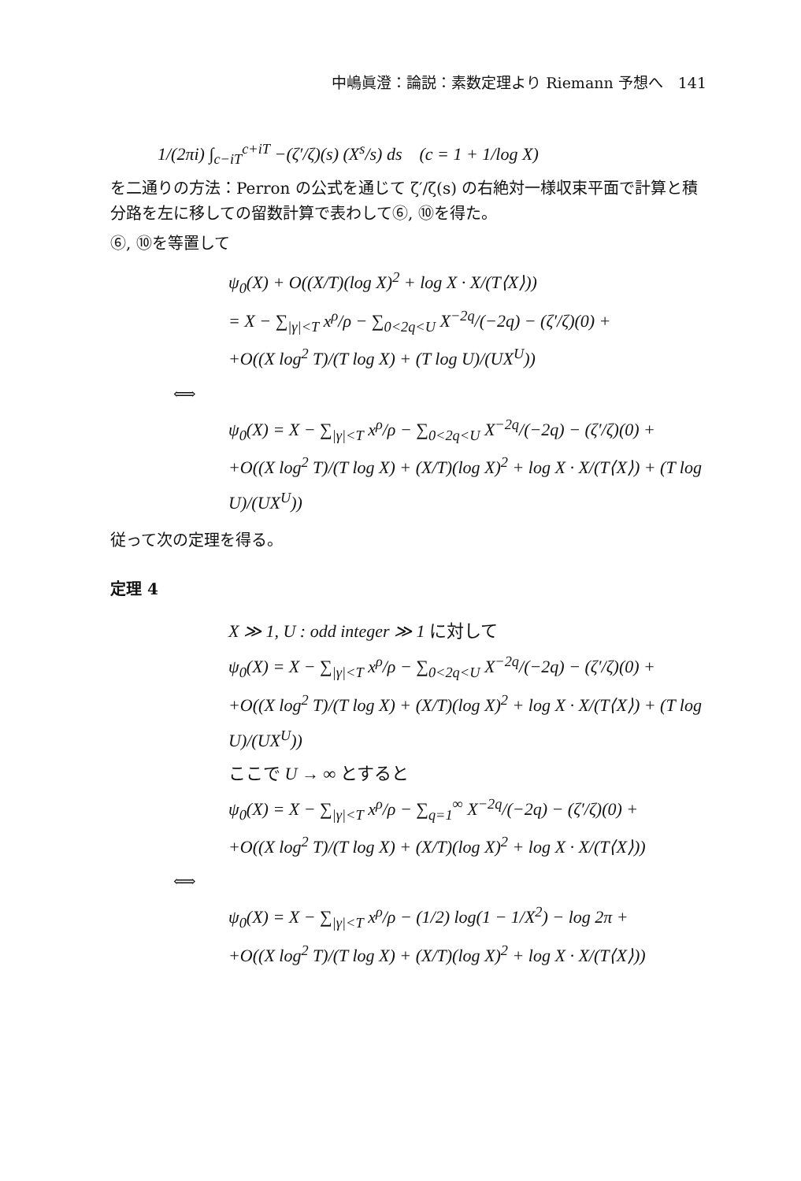中嶋眞澄：論説：素数定理より Riemann 予想へ　141
1/(2πi) ∫<sub>c−iT</sub><sup>c+iT</sup> −(ζ′/ζ)(s) (X<sup>s</sup>/s) ds　(c = 1 + 1/log X)
を二通りの方法：Perron の公式を通じて ζ′/ζ(s) の右絶対一様収束平面で計算と積分路を左に移しての留数計算で表わして⑥, ⑩を得た。
⑥, ⑩を等置して
ψ<sub>0</sub>(X) + O((X/T)(log X)<sup>2</sup> + log X · X/(T⟨X⟩))
= X − ∑<sub>|γ|<T</sub> x<sup>ρ</sup>/ρ − ∑<sub>0<2q<U</sub> X<sup>−2q</sup>/(−2q) − (ζ′/ζ)(0) +
+O((X log<sup>2</sup> T)/(T log X) + (T log U)/(UX<sup>U</sup>))
⟺
ψ<sub>0</sub>(X) = X − ∑<sub>|γ|<T</sub> x<sup>ρ</sup>/ρ − ∑<sub>0<2q<U</sub> X<sup>−2q</sup>/(−2q) − (ζ′/ζ)(0) +
+O((X log<sup>2</sup> T)/(T log X) + (X/T)(log X)<sup>2</sup> + log X · X/(T⟨X⟩) + (T log U)/(UX<sup>U</sup>))
従って次の定理を得る。
定理 4
X ≫ 1, U : odd integer ≫ 1 に対して
ψ<sub>0</sub>(X) = X − ∑<sub>|γ|<T</sub> x<sup>ρ</sup>/ρ − ∑<sub>0<2q<U</sub> X<sup>−2q</sup>/(−2q) − (ζ′/ζ)(0) +
+O((X log<sup>2</sup> T)/(T log X) + (X/T)(log X)<sup>2</sup> + log X · X/(T⟨X⟩) + (T log U)/(UX<sup>U</sup>))
ここで U → ∞ とすると
ψ<sub>0</sub>(X) = X − ∑<sub>|γ|<T</sub> x<sup>ρ</sup>/ρ − ∑<sub>q=1</sub><sup>∞</sup> X<sup>−2q</sup>/(−2q) − (ζ′/ζ)(0) +
+O((X log<sup>2</sup> T)/(T log X) + (X/T)(log X)<sup>2</sup> + log X · X/(T⟨X⟩))
⟺
ψ<sub>0</sub>(X) = X − ∑<sub>|γ|<T</sub> x<sup>ρ</sup>/ρ − (1/2) log(1 − 1/X<sup>2</sup>) − log 2π +
+O((X log<sup>2</sup> T)/(T log X) + (X/T)(log X)<sup>2</sup> + log X · X/(T⟨X⟩))